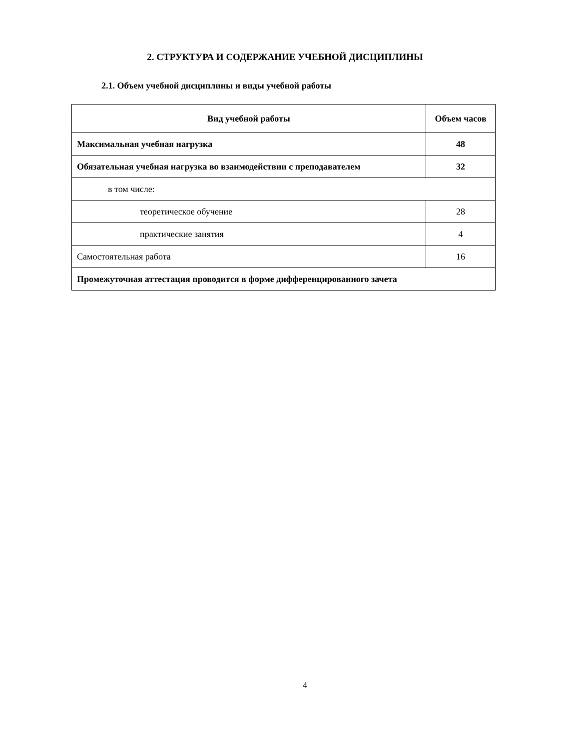2. СТРУКТУРА И СОДЕРЖАНИЕ УЧЕБНОЙ ДИСЦИПЛИНЫ
2.1. Объем учебной дисциплины и виды учебной работы
| Вид учебной работы | Объем часов |
| --- | --- |
| Максимальная учебная нагрузка | 48 |
| Обязательная учебная нагрузка во взаимодействии с преподавателем | 32 |
| в том числе: | |
| теоретическое обучение | 28 |
| практические занятия | 4 |
| Самостоятельная работа | 16 |
| Промежуточная аттестация проводится в форме дифференцированного зачета | |
4